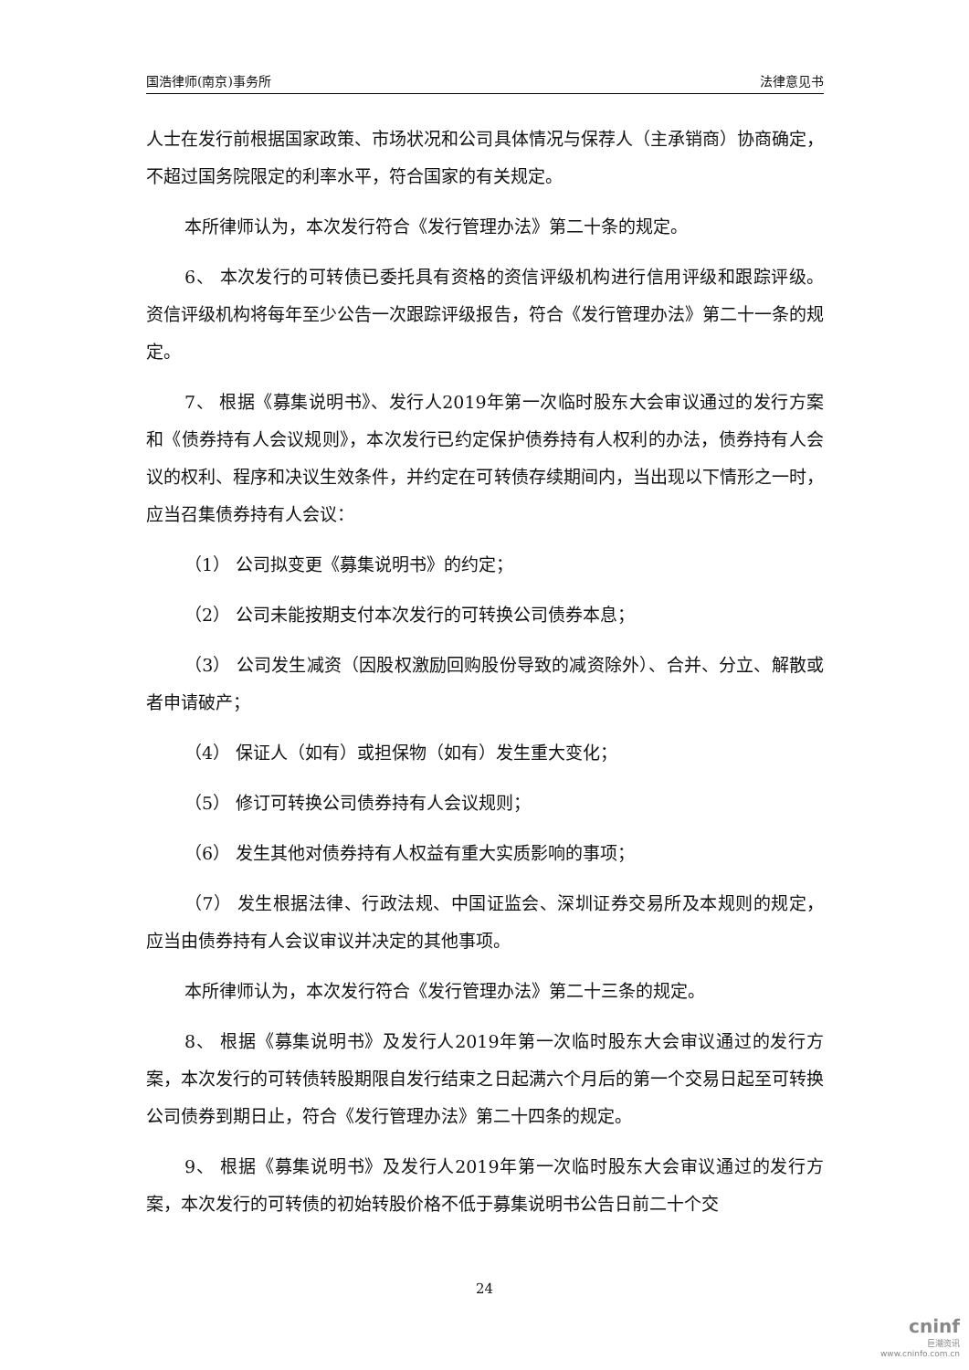国浩律师(南京)事务所 法律意见书
人士在发行前根据国家政策、市场状况和公司具体情况与保荐人（主承销商）协商确定，不超过国务院限定的利率水平，符合国家的有关规定。
本所律师认为，本次发行符合《发行管理办法》第二十条的规定。
6、 本次发行的可转债已委托具有资格的资信评级机构进行信用评级和跟踪评级。资信评级机构将每年至少公告一次跟踪评级报告，符合《发行管理办法》第二十一条的规定。
7、 根据《募集说明书》、发行人2019年第一次临时股东大会审议通过的发行方案和《债券持有人会议规则》，本次发行已约定保护债券持有人权利的办法，债券持有人会议的权利、程序和决议生效条件，并约定在可转债存续期间内，当出现以下情形之一时，应当召集债券持有人会议：
（1） 公司拟变更《募集说明书》的约定；
（2） 公司未能按期支付本次发行的可转换公司债券本息；
（3） 公司发生减资（因股权激励回购股份导致的减资除外）、合并、分立、解散或者申请破产；
（4） 保证人（如有）或担保物（如有）发生重大变化；
（5） 修订可转换公司债券持有人会议规则；
（6） 发生其他对债券持有人权益有重大实质影响的事项；
（7） 发生根据法律、行政法规、中国证监会、深圳证券交易所及本规则的规定，应当由债券持有人会议审议并决定的其他事项。
本所律师认为，本次发行符合《发行管理办法》第二十三条的规定。
8、 根据《募集说明书》及发行人2019年第一次临时股东大会审议通过的发行方案，本次发行的可转债转股期限自发行结束之日起满六个月后的第一个交易日起至可转换公司债券到期日止，符合《发行管理办法》第二十四条的规定。
9、 根据《募集说明书》及发行人2019年第一次临时股东大会审议通过的发行方案，本次发行的可转债的初始转股价格不低于募集说明书公告日前二十个交
24
cninf
巨潮资讯
www.cninfo.com.cn